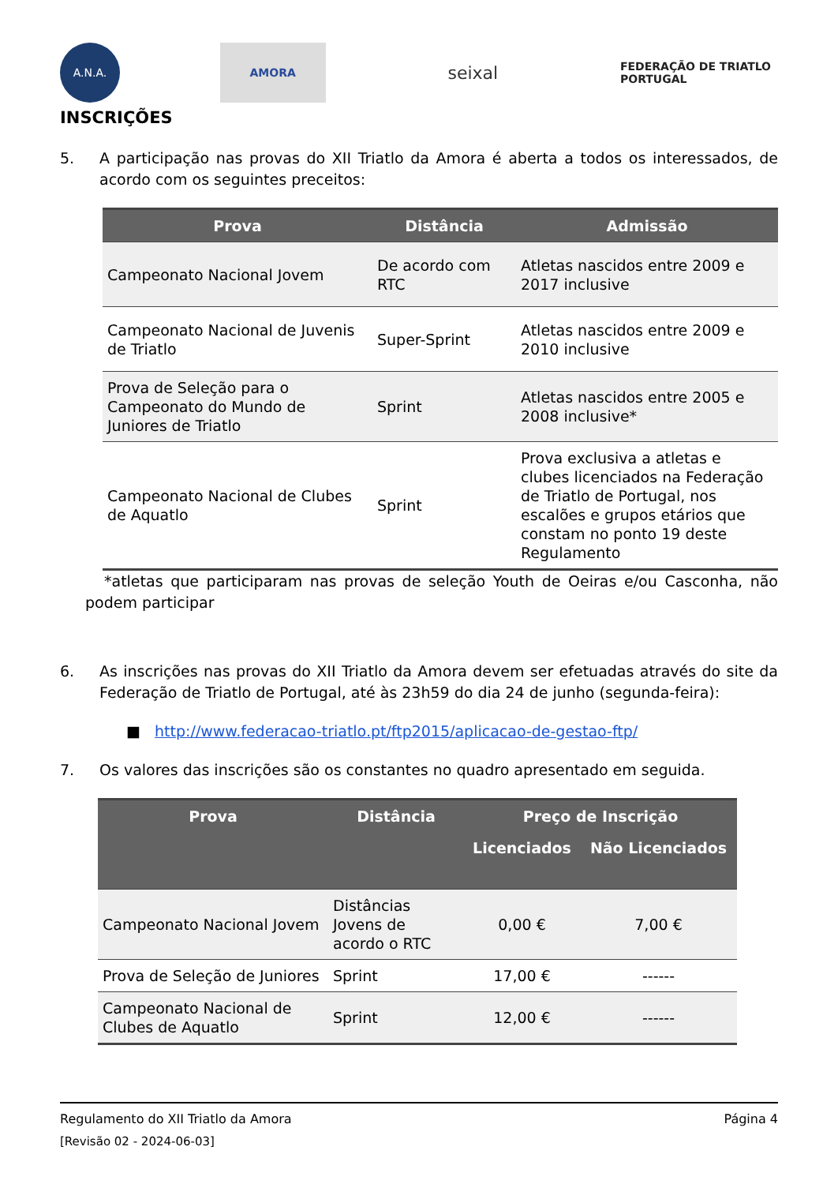A.N.A. AMORA
seixal
FEDERAÇÃO DE TRIATLO PORTUGAL
INSCRIÇÕES
5. A participação nas provas do XII Triatlo da Amora é aberta a todos os interessados, de acordo com os seguintes preceitos:
| Prova | Distância | Admissão |
| --- | --- | --- |
| Campeonato Nacional Jovem | De acordo com RTC | Atletas nascidos entre 2009 e 2017 inclusive |
| Campeonato Nacional de Juvenis de Triatlo | Super-Sprint | Atletas nascidos entre 2009 e 2010 inclusive |
| Prova de Seleção para o Campeonato do Mundo de Juniores de Triatlo | Sprint | Atletas nascidos entre 2005 e 2008 inclusive* |
| Campeonato Nacional de Clubes de Aquatlo | Sprint | Prova exclusiva a atletas e clubes licenciados na Federação de Triatlo de Portugal, nos escalões e grupos etários que constam no ponto 19 deste Regulamento |
*atletas que participaram nas provas de seleção Youth de Oeiras e/ou Casconha, não podem participar
6. As inscrições nas provas do XII Triatlo da Amora devem ser efetuadas através do site da Federação de Triatlo de Portugal, até às 23h59 do dia 24 de junho (segunda-feira):
■ http://www.federacao-triatlo.pt/ftp2015/aplicacao-de-gestao-ftp/
7. Os valores das inscrições são os constantes no quadro apresentado em seguida.
| Prova | Distância | Preço de Inscrição | |
| --- | --- | --- | --- |
| | | Licenciados | Não Licenciados |
| Campeonato Nacional Jovem | Distâncias Jovens de acordo o RTC | 0,00 € | 7,00 € |
| Prova de Seleção de Juniores | Sprint | 17,00 € | ------ |
| Campeonato Nacional de Clubes de Aquatlo | Sprint | 12,00 € | ------ |
Regulamento do XII Triatlo da Amora Página 4
[Revisão 02 - 2024-06-03]